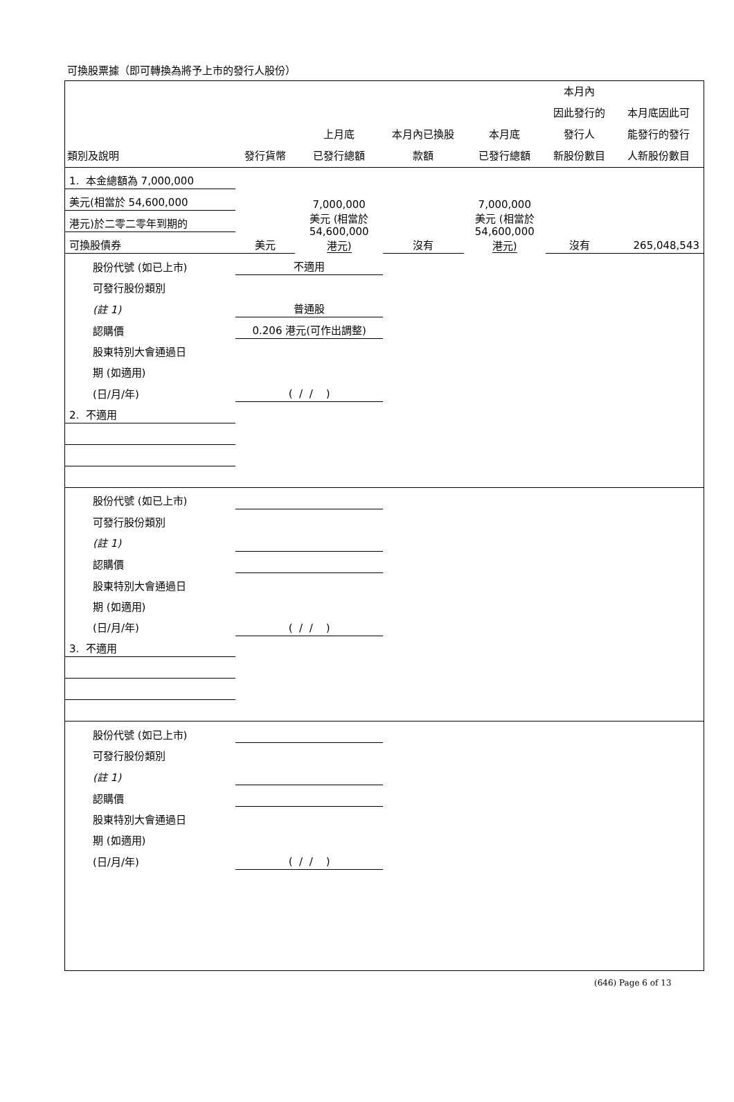可換股票據（即可轉換為將予上市的發行人股份）
| 類別及說明 | 發行貨幣 | 上月底 已發行總額 | 本月內已換股 款額 | 本月底 已發行總額 | 本月內 因此發行的 發行人 新股份數目 | 本月底因此可 能發行的發行 人新股份數目 |
| --- | --- | --- | --- | --- | --- | --- |
| 1. 本金總額為 7,000,000 | | 7,000,000 美元 (相當於 54,600,000 港元) | | 7,000,000 美元 (相當於 54,600,000 港元) | | |
| 美元(相當於 54,600,000 | | | | | | |
| 港元)於二零二零年到期的 | | | | | | |
| 可換股債券 | 美元 | | 沒有 | | 沒有 | 265,048,543 |
| 股份代號 (如已上市) | 不適用 | | | | | |
| 可發行股份類別 | | | | | | |
| (註 1) | 普通股 | | | | | |
| 認購價 | 0.206 港元(可作出調整) | | | | | |
| 股東特別大會通過日 | | | | | | |
| 期 (如適用) | | | | | | |
| (日/月/年) | ( / / ) | | | | | |
| 2. 不適用 | | | | | | |
| 股份代號 (如已上市) | | | | | | |
| 可發行股份類別 | | | | | | |
| (註 1) | | | | | | |
| 認購價 | | | | | | |
| 股東特別大會通過日 | | | | | | |
| 期 (如適用) | | | | | | |
| (日/月/年) | ( / / ) | | | | | |
| 3. 不適用 | | | | | | |
| 股份代號 (如已上市) | | | | | | |
| 可發行股份類別 | | | | | | |
| (註 1) | | | | | | |
| 認購價 | | | | | | |
| 股東特別大會通過日 | | | | | | |
| 期 (如適用) | | | | | | |
| (日/月/年) | ( / / ) | | | | | |
(646) Page 6 of 13